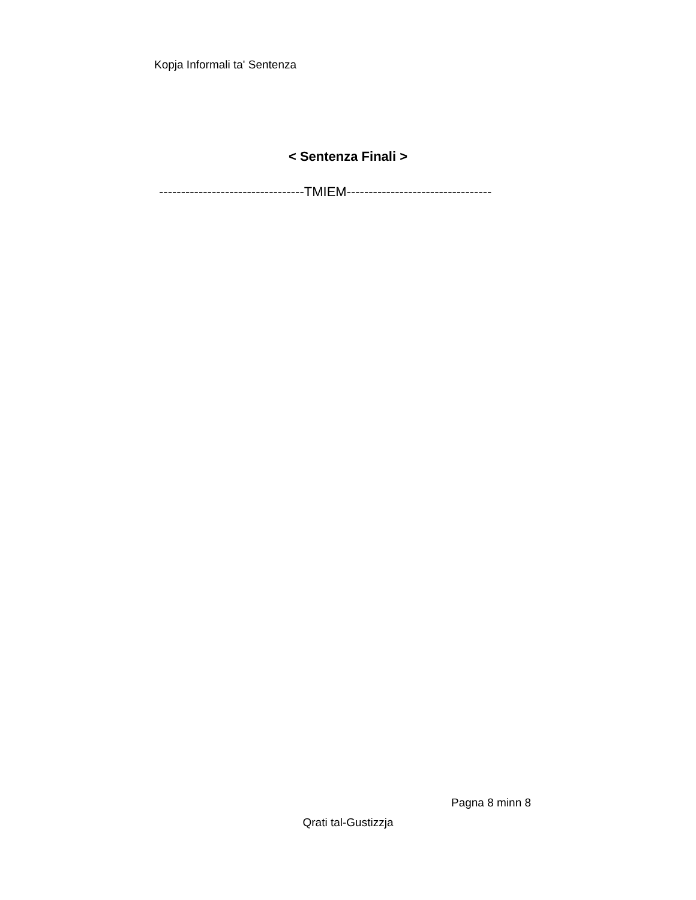Kopja Informali ta' Sentenza
< Sentenza Finali >
---------------------------------TMIEM---------------------------------
Pagna 8 minn 8
Qrati tal-Gustizzja